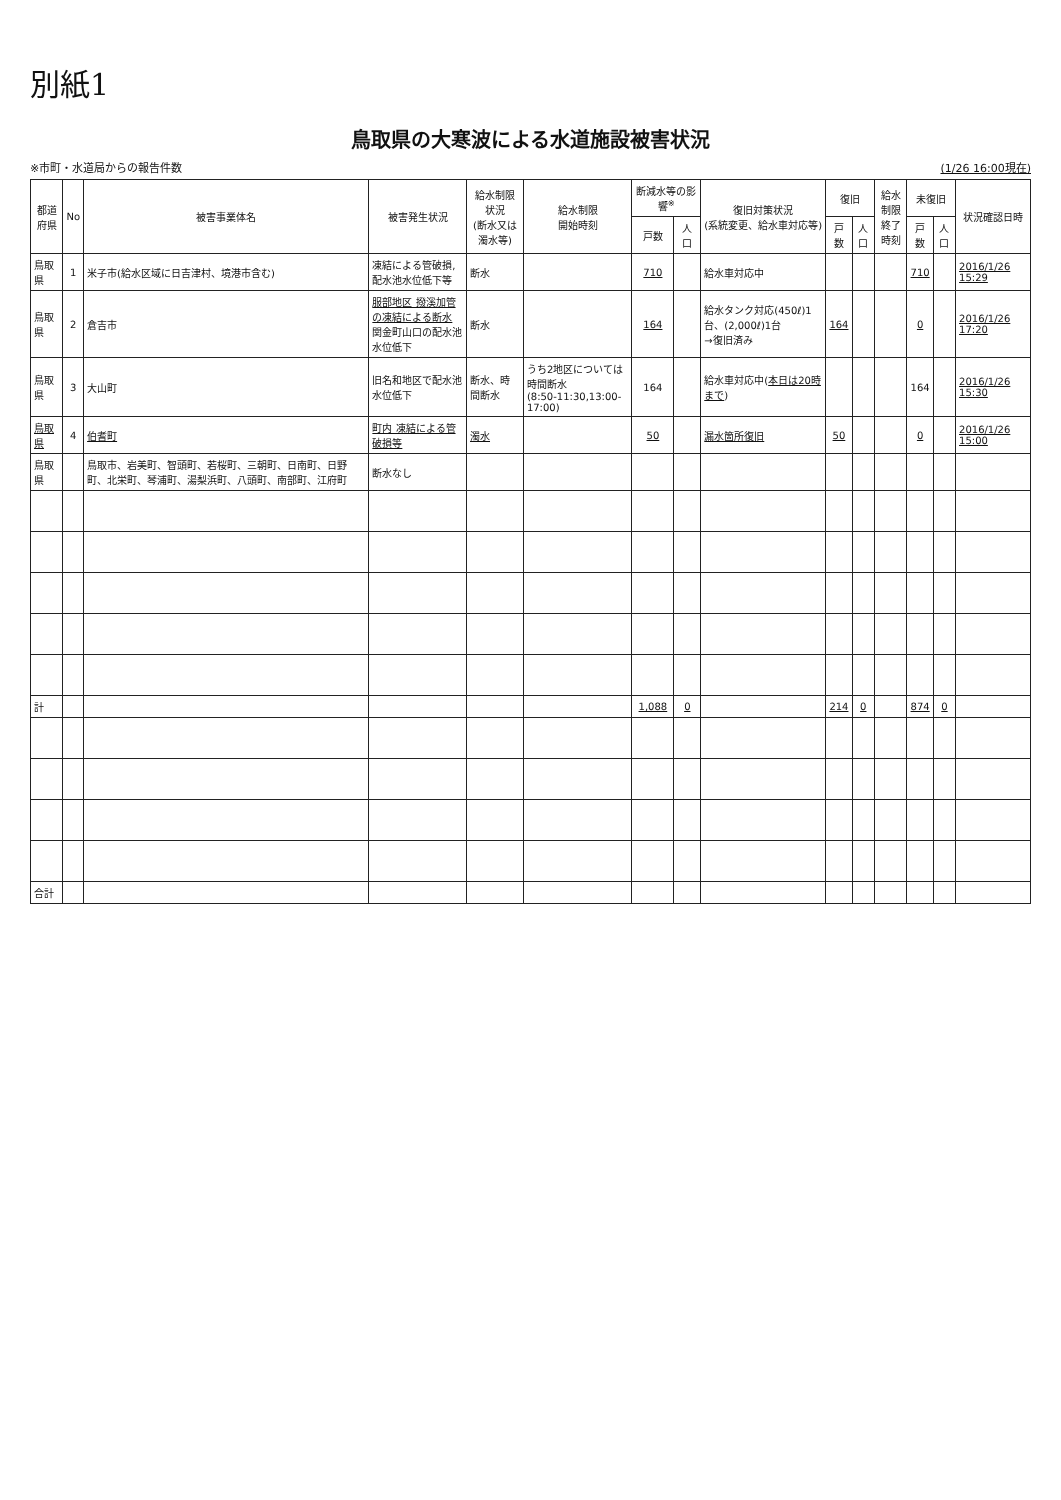別紙1
鳥取県の大寒波による水道施設被害状況
※市町・水道局からの報告件数 (1/26 16:00現在)
| 都道府県 | No | 被害事業体名 | 被害発生状況 | 給水制限状況 (断水又は濁水等) | 給水制限 開始時刻 | 断減水等の影響<sup>※</sup> | | 復旧対策状況 (系統変更、給水車対応等) | 復旧 | | 給水制限 終了時刻 | 未復旧 | | 状況確認日時 |
| --- | --- | --- | --- | --- | --- | --- | --- | --- | --- | --- | --- | --- | --- | --- |
| | | | | | | 戸数 | 人口 | | 戸数 | 人口 | | 戸数 | 人口 | |
| 鳥取県 | 1 | 米子市(給水区域に日吉津村、境港市含む) | 凍結による管破損,配水池水位低下等 | 断水 | | 710 | | 給水車対応中 | | | | 710 | | 2016/1/26 15:29 |
| 鳥取県 | 2 | 倉吉市 | 服部地区 撥溪加管の凍結による断水 関金町山口の配水池水位低下 | 断水 | | 164 | | 給水タンク対応(450ℓ)1台、(2,000ℓ)1台 →復旧済み | 164 | | | 0 | | 2016/1/26 17:20 |
| 鳥取県 | 3 | 大山町 | 旧名和地区で配水池水位低下 | 断水、時間断水 | うち2地区については時間断水 (8:50-11:30,13:00-17:00) | 164 | | 給水車対応中( 本日は20時まで ) | | | | 164 | | 2016/1/26 15:30 |
| 鳥取県 | 4 | 伯耆町 | 町内 凍結による管破損等 | 濁水 | | 50 | | 漏水箇所復旧 | 50 | | | 0 | | 2016/1/26 15:00 |
| 鳥取県 | | 鳥取市、岩美町、智頭町、若桜町、三朝町、日南町、日野町、北栄町、琴浦町、湯梨浜町、八頭町、南部町、江府町 | 断水なし | | | | | | | | | | | |
| 計 | | | | | | 1,088 | 0 | | 214 | 0 | | 874 | 0 | |
| 合計 | | | | | | | | | | | | | | |